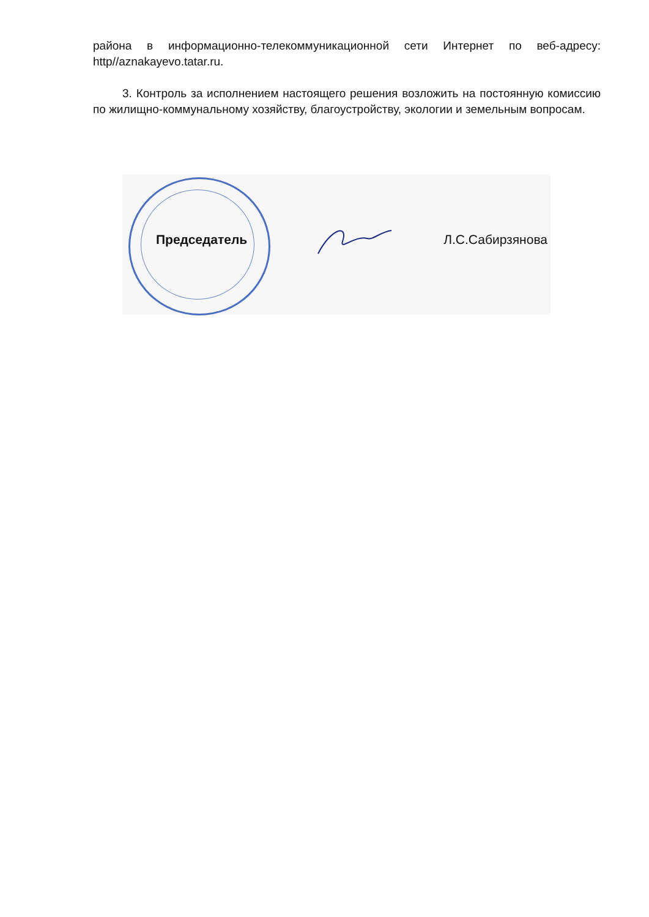района в информационно-телекоммуникационной сети Интернет по веб-адресу: http//aznakayevo.tatar.ru.
3. Контроль за исполнением настоящего решения возложить на постоянную комиссию по жилищно-коммунальному хозяйству, благоустройству, экологии и земельным вопросам.
Председатель Л.С.Сабирзянова